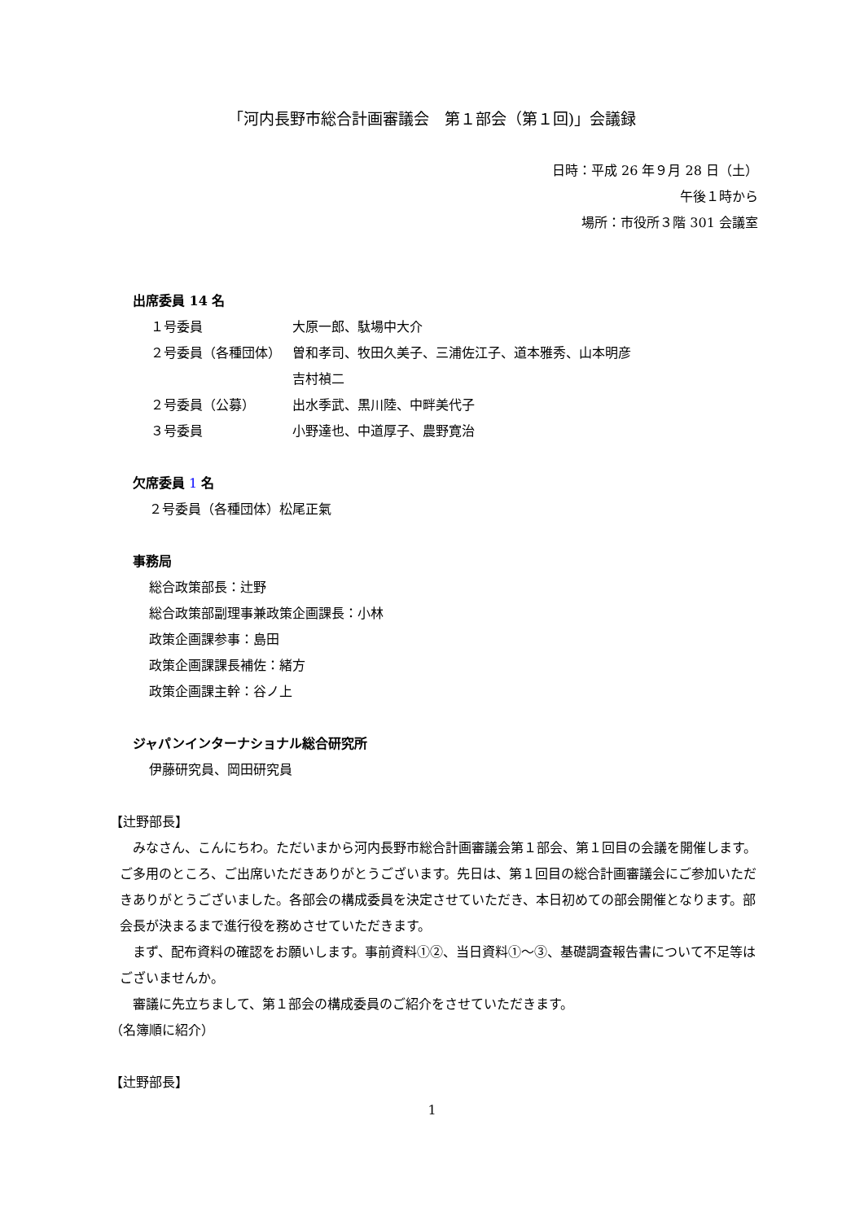「河内長野市総合計画審議会　第１部会（第１回)」会議録
日時：平成 26 年９月 28 日（土）
午後１時から
場所：市役所３階 301 会議室
出席委員 14 名
| １号委員 | 大原一郎、駄場中大介 |
| ２号委員（各種団体） | 曽和孝司、牧田久美子、三浦佐江子、道本雅秀、山本明彦 吉村禎二 |
| ２号委員（公募） | 出水季武、黒川陸、中畔美代子 |
| ３号委員 | 小野達也、中道厚子、農野寛治 |
欠席委員 1 名
２号委員（各種団体）松尾正氣
事務局
総合政策部長：辻野
総合政策部副理事兼政策企画課長：小林
政策企画課参事：島田
政策企画課課長補佐：緒方
政策企画課主幹：谷ノ上
ジャパンインターナショナル総合研究所
伊藤研究員、岡田研究員
【辻野部長】
みなさん、こんにちわ。ただいまから河内長野市総合計画審議会第１部会、第１回目の会議を開催します。ご多用のところ、ご出席いただきありがとうございます。先日は、第１回目の総合計画審議会にご参加いただきありがとうございました。各部会の構成委員を決定させていただき、本日初めての部会開催となります。部会長が決まるまで進行役を務めさせていただきます。
まず、配布資料の確認をお願いします。事前資料①②、当日資料①～③、基礎調査報告書について不足等はございませんか。
審議に先立ちまして、第１部会の構成委員のご紹介をさせていただきます。
（名簿順に紹介）
【辻野部長】
1